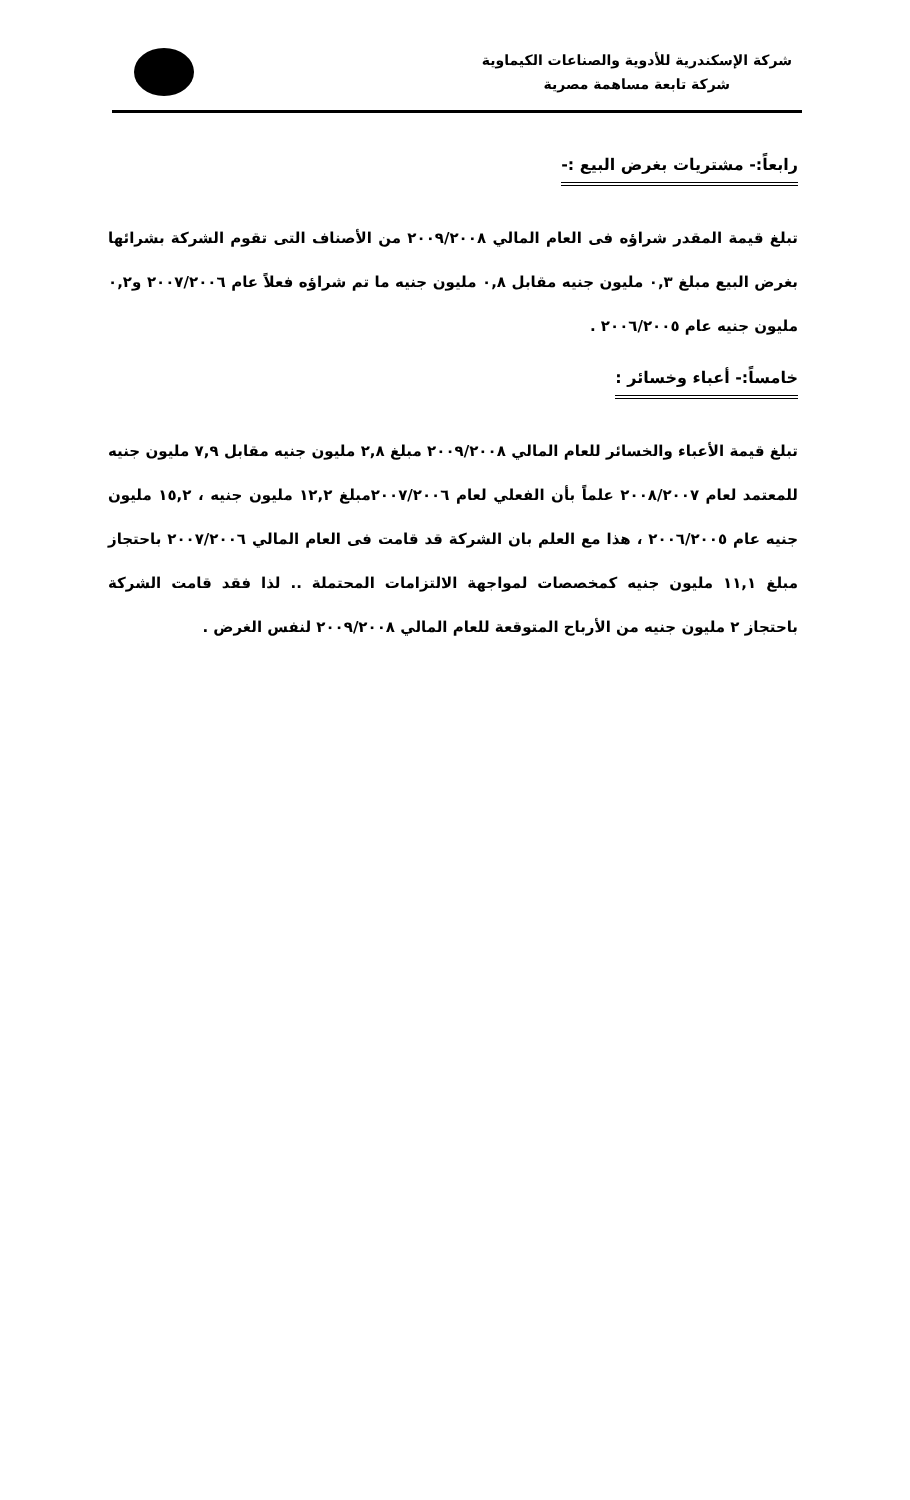شركة الإسكندرية للأدوية والصناعات الكيماوية
شركة تابعة مساهمة مصرية
رابعاً:- مشتريات بغرض البيع :-
تبلغ قيمة المقدر شراؤه فى العام المالي ٢٠٠٩/٢٠٠٨ من الأصناف التى تقوم الشركة بشرائها بغرض البيع مبلغ ٠,٣ مليون جنيه مقابل ٠,٨ مليون جنيه ما تم شراؤه فعلاً عام ٢٠٠٧/٢٠٠٦ و٠,٢ مليون جنيه عام ٢٠٠٦/٢٠٠٥ .
خامساً:- أعباء وخسائر :
تبلغ قيمة الأعباء والخسائر للعام المالي ٢٠٠٩/٢٠٠٨ مبلغ ٢,٨ مليون جنيه مقابل ٧,٩ مليون جنيه للمعتمد لعام ٢٠٠٨/٢٠٠٧ علماً بأن الفعلي لعام ٢٠٠٧/٢٠٠٦مبلغ ١٢,٢ مليون جنيه ، ١٥,٢ مليون جنيه عام ٢٠٠٦/٢٠٠٥ ، هذا مع العلم بان الشركة قد قامت فى العام المالي ٢٠٠٧/٢٠٠٦ باحتجاز مبلغ ١١,١ مليون جنيه كمخصصات لمواجهة الالتزامات المحتملة .. لذا فقد قامت الشركة باحتجاز ٢ مليون جنيه من الأرباح المتوقعة للعام المالي ٢٠٠٩/٢٠٠٨ لنفس الغرض .